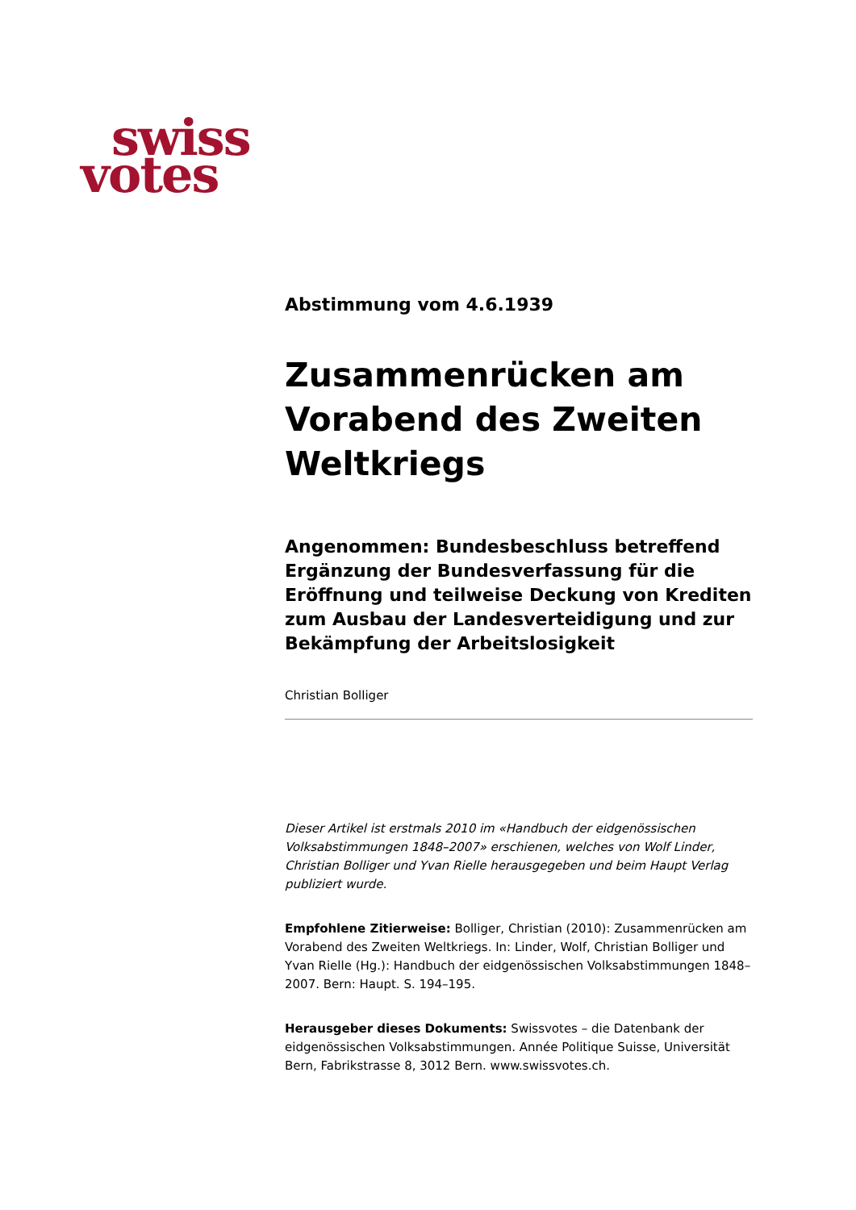swiss
votes
Abstimmung vom 4.6.1939
Zusammenrücken am Vorabend des Zweiten Weltkriegs
Angenommen: Bundesbeschluss betreffend Ergänzung der Bundesverfassung für die Eröffnung und teilweise Deckung von Krediten zum Ausbau der Landesverteidigung und zur Bekämpfung der Arbeitslosigkeit
Christian Bolliger
Dieser Artikel ist erstmals 2010 im «Handbuch der eidgenössischen Volksabstimmungen 1848–2007» erschienen, welches von Wolf Linder, Christian Bolliger und Yvan Rielle herausgegeben und beim Haupt Verlag publiziert wurde.
Empfohlene Zitierweise: Bolliger, Christian (2010): Zusammenrücken am Vorabend des Zweiten Weltkriegs. In: Linder, Wolf, Christian Bolliger und Yvan Rielle (Hg.): Handbuch der eidgenössischen Volksabstimmungen 1848–2007. Bern: Haupt. S. 194–195.
Herausgeber dieses Dokuments: Swissvotes – die Datenbank der eidgenössischen Volksabstimmungen. Année Politique Suisse, Universität Bern, Fabrikstrasse 8, 3012 Bern. www.swissvotes.ch.